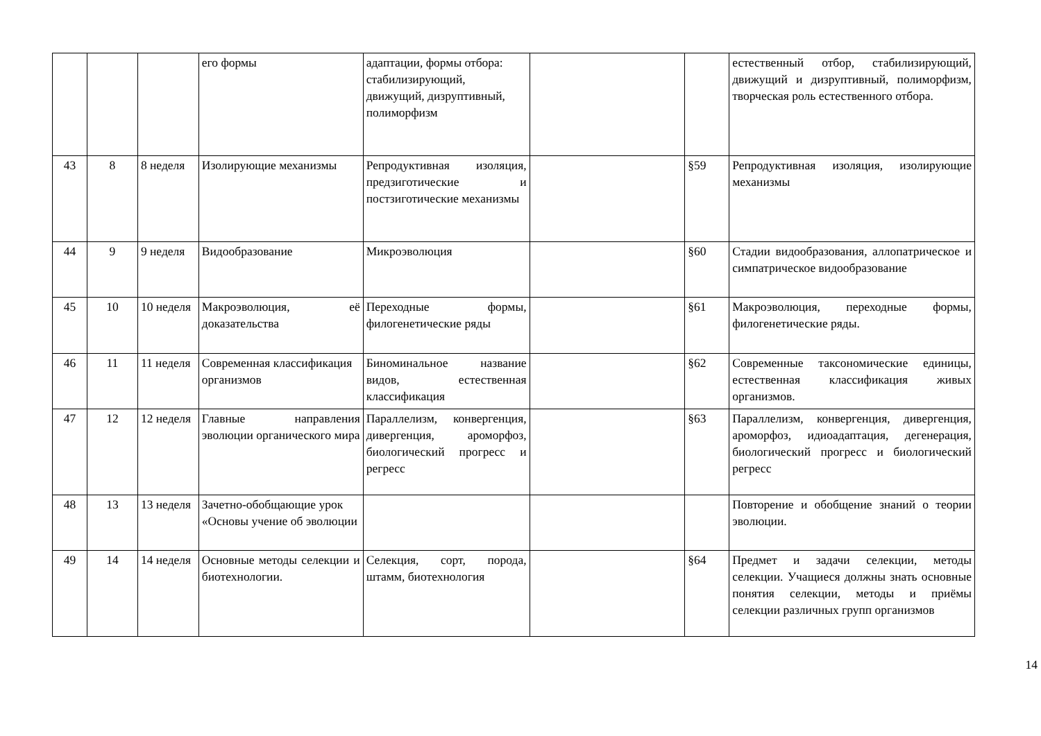| | | | его формы | адаптации, формы отбора: стабилизирующий, движущий, дизруптивный, полиморфизм | | | естественный отбор, стабилизирующий, движущий и дизруптивный, полиморфизм, творческая роль естественного отбора. |
| 43 | 8 | 8 неделя | Изолирующие механизмы | Репродуктивная изоляция, предзиготические и постзиготические механизмы | | §59 | Репродуктивная изоляция, изолирующие механизмы |
| 44 | 9 | 9 неделя | Видообразование | Микроэволюция | | §60 | Стадии видообразования, аллопатрическое и симпатрическое видообразование |
| 45 | 10 | 10 неделя | Макроэволюция, её доказательства | Переходные формы, филогенетические ряды | | §61 | Макроэволюция, переходные формы, филогенетические ряды. |
| 46 | 11 | 11 неделя | Современная классификация организмов | Биноминальное название видов, естественная классификация | | §62 | Современные таксономические единицы, естественная классификация живых организмов. |
| 47 | 12 | 12 неделя | Главные направления эволюции органического мира | Параллелизм, конвергенция, дивергенция, ароморфоз, биологический прогресс и регресс | | §63 | Параллелизм, конвергенция, дивергенция, ароморфоз, идиоадаптация, дегенерация, биологический прогресс и биологический регресс |
| 48 | 13 | 13 неделя | Зачетно-обобщающие урок «Основы учение об эволюции | | | | Повторение и обобщение знаний о теории эволюции. |
| 49 | 14 | 14 неделя | Основные методы селекции и биотехнологии. | Селекция, сорт, порода, штамм, биотехнология | | §64 | Предмет и задачи селекции, методы селекции. Учащиеся должны знать основные понятия селекции, методы и приёмы селекции различных групп организмов |
14